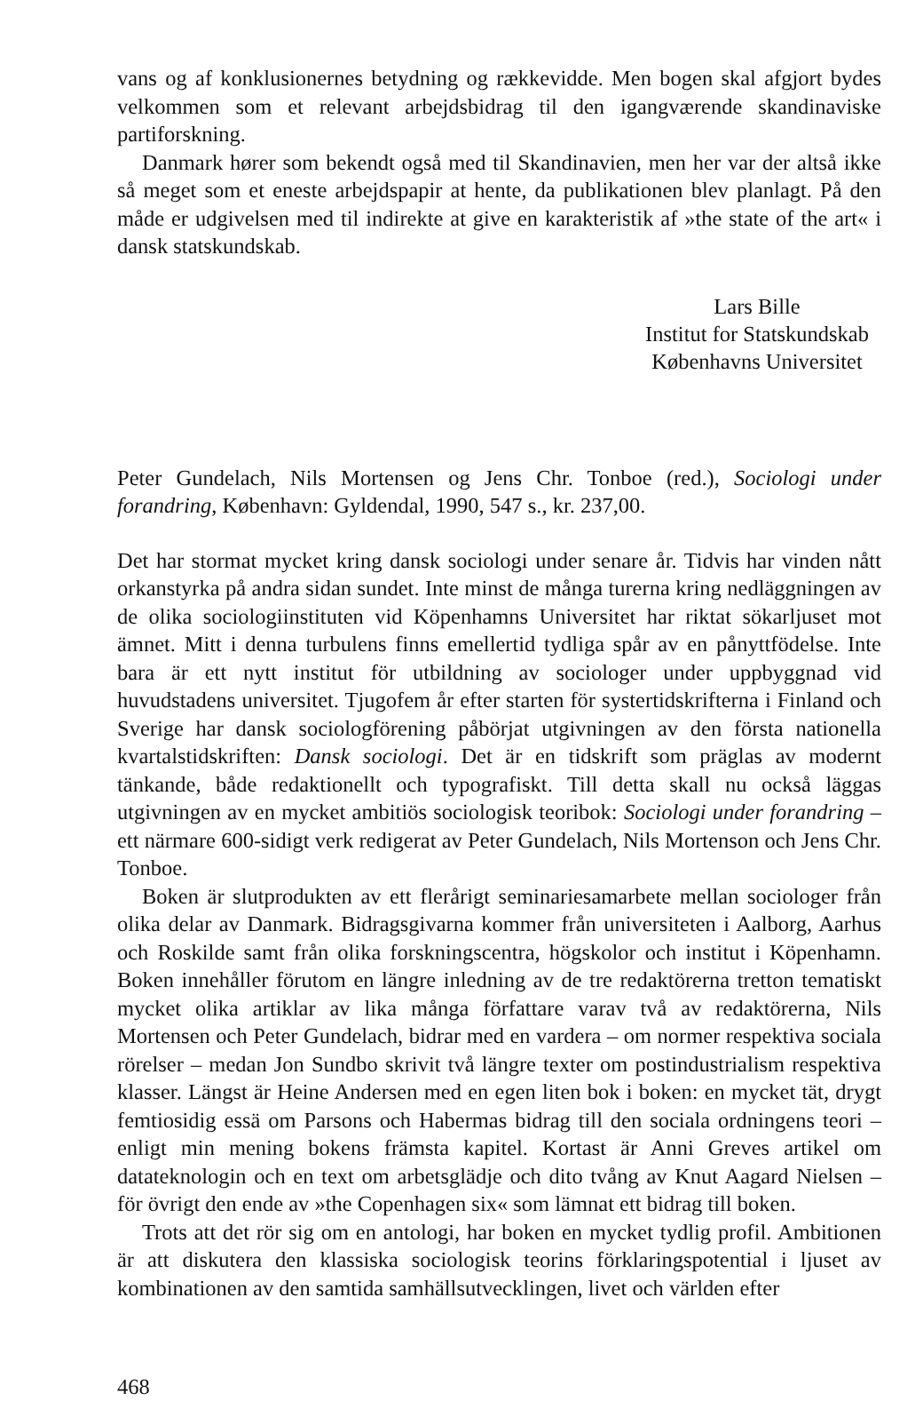vans og af konklusionernes betydning og rækkevidde. Men bogen skal afgjort bydes velkommen som et relevant arbejdsbidrag til den igangværende skandinaviske partiforskning.
Danmark hører som bekendt også med til Skandinavien, men her var der altså ikke så meget som et eneste arbejdspapir at hente, da publikationen blev planlagt. På den måde er udgivelsen med til indirekte at give en karakteristik af »the state of the art« i dansk statskundskab.
Lars Bille
Institut for Statskundskab
Københavns Universitet
Peter Gundelach, Nils Mortensen og Jens Chr. Tonboe (red.), Sociologi under forandring, København: Gyldendal, 1990, 547 s., kr. 237,00.
Det har stormat mycket kring dansk sociologi under senare år. Tidvis har vinden nått orkanstyrka på andra sidan sundet. Inte minst de många turerna kring nedläggningen av de olika sociologiinstituten vid Köpenhamns Universitet har riktat sökarljuset mot ämnet. Mitt i denna turbulens finns emellertid tydliga spår av en pånyttfödelse. Inte bara är ett nytt institut för utbildning av sociologer under uppbyggnad vid huvudstadens universitet. Tjugofem år efter starten för systertidskrifterna i Finland och Sverige har dansk sociologförening påbörjat utgivningen av den första nationella kvartalstidskriften: Dansk sociologi. Det är en tidskrift som präglas av modernt tänkande, både redaktionellt och typografiskt. Till detta skall nu också läggas utgivningen av en mycket ambitiös sociologisk teoribok: Sociologi under forandring – ett närmare 600-sidigt verk redigerat av Peter Gundelach, Nils Mortenson och Jens Chr. Tonboe.
Boken är slutprodukten av ett flerårigt seminariesamarbete mellan sociologer från olika delar av Danmark. Bidragsgivarna kommer från universiteten i Aalborg, Aarhus och Roskilde samt från olika forskningscentra, högskolor och institut i Köpenhamn. Boken innehåller förutom en längre inledning av de tre redaktörerna tretton tematiskt mycket olika artiklar av lika många författare varav två av redaktörerna, Nils Mortensen och Peter Gundelach, bidrar med en vardera – om normer respektiva sociala rörelser – medan Jon Sundbo skrivit två längre texter om postindustrialism respektiva klasser. Längst är Heine Andersen med en egen liten bok i boken: en mycket tät, drygt femtiosidig essä om Parsons och Habermas bidrag till den sociala ordningens teori – enligt min mening bokens främsta kapitel. Kortast är Anni Greves artikel om datateknologin och en text om arbetsglädje och dito tvång av Knut Aagard Nielsen – för övrigt den ende av »the Copenhagen six« som lämnat ett bidrag till boken.
Trots att det rör sig om en antologi, har boken en mycket tydlig profil. Ambitionen är att diskutera den klassiska sociologisk teorins förklaringspotential i ljuset av kombinationen av den samtida samhällsutvecklingen, livet och världen efter
468